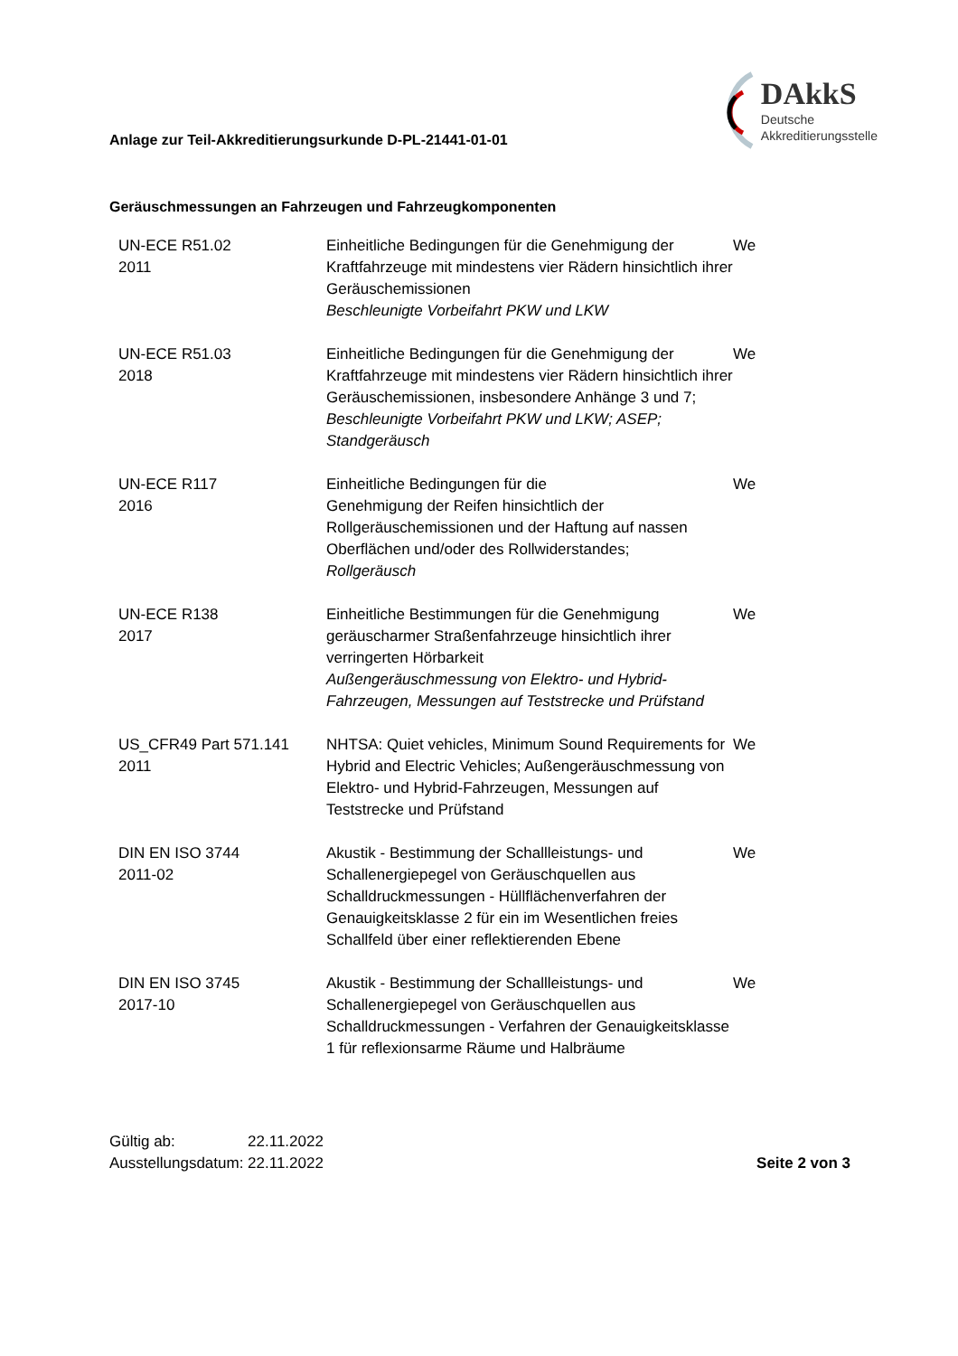Anlage zur Teil-Akkreditierungsurkunde D-PL-21441-01-01
DAkkS
Deutsche
Akkreditierungsstelle
Geräuschmessungen an Fahrzeugen und Fahrzeugkomponenten
| UN-ECE R51.02 2011 | Einheitliche Bedingungen für die Genehmigung der Kraftfahrzeuge mit mindestens vier Rädern hinsichtlich ihrer Geräuschemissionen Beschleunigte Vorbeifahrt PKW und LKW | We |
| UN-ECE R51.03 2018 | Einheitliche Bedingungen für die Genehmigung der Kraftfahrzeuge mit mindestens vier Rädern hinsichtlich ihrer Geräuschemissionen, insbesondere Anhänge 3 und 7; Beschleunigte Vorbeifahrt PKW und LKW; ASEP; Standgeräusch | We |
| UN-ECE R117 2016 | Einheitliche Bedingungen für die Genehmigung der Reifen hinsichtlich der Rollgeräuschemissionen und der Haftung auf nassen Oberflächen und/oder des Rollwiderstandes; Rollgeräusch | We |
| UN-ECE R138 2017 | Einheitliche Bestimmungen für die Genehmigung geräuscharmer Straßenfahrzeuge hinsichtlich ihrer verringerten Hörbarkeit Außengeräuschmessung von Elektro- und Hybrid-Fahrzeugen, Messungen auf Teststrecke und Prüfstand | We |
| US_CFR49 Part 571.141 2011 | NHTSA: Quiet vehicles, Minimum Sound Requirements for Hybrid and Electric Vehicles; Außengeräuschmessung von Elektro- und Hybrid-Fahrzeugen, Messungen auf Teststrecke und Prüfstand | We |
| DIN EN ISO 3744 2011-02 | Akustik - Bestimmung der Schallleistungs- und Schallenergiepegel von Geräuschquellen aus Schalldruckmessungen - Hüllflächenverfahren der Genauigkeitsklasse 2 für ein im Wesentlichen freies Schallfeld über einer reflektierenden Ebene | We |
| DIN EN ISO 3745 2017-10 | Akustik - Bestimmung der Schallleistungs- und Schallenergiepegel von Geräuschquellen aus Schalldruckmessungen - Verfahren der Genauigkeitsklasse 1 für reflexionsarme Räume und Halbräume | We |
Gültig ab: 22.11.2022
Ausstellungsdatum: 22.11.2022
Seite 2 von 3